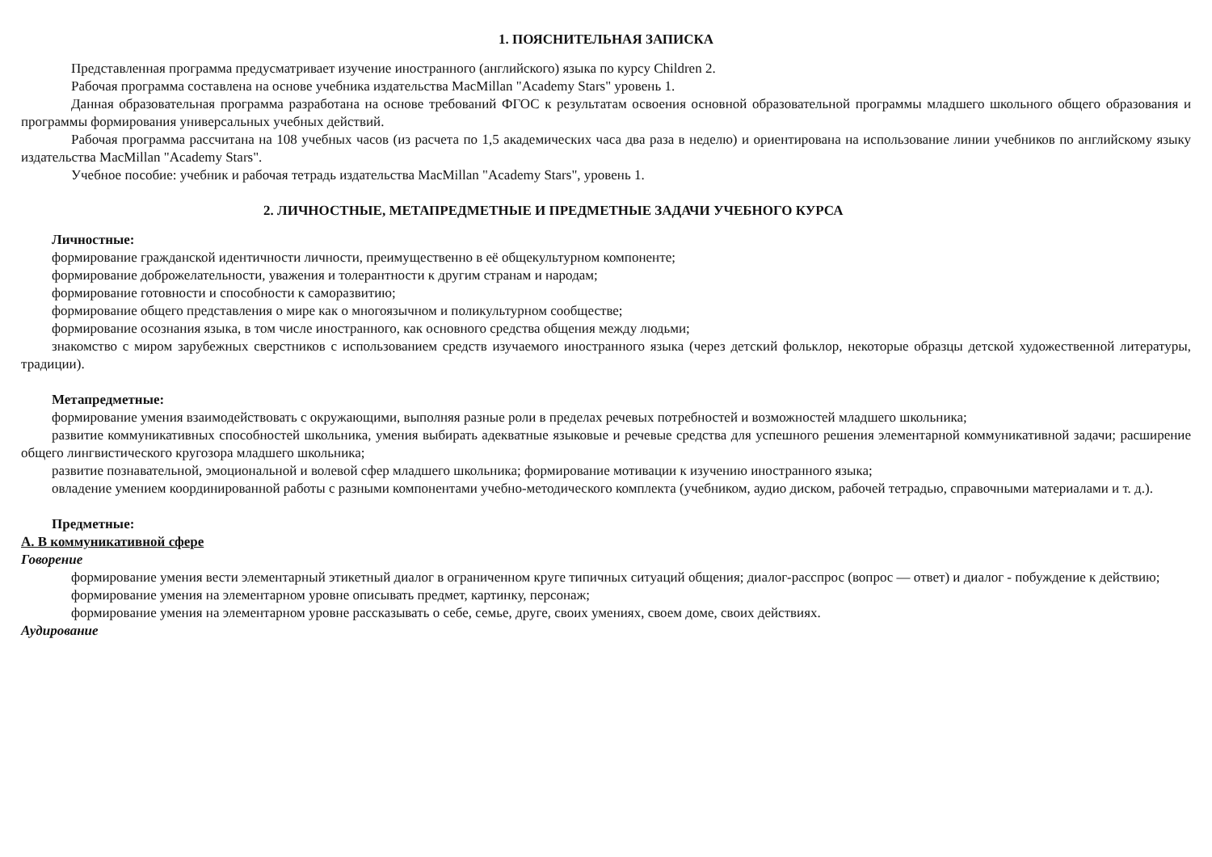1. ПОЯСНИТЕЛЬНАЯ ЗАПИСКА
Представленная программа предусматривает изучение иностранного (английского) языка по курсу Children 2.
Рабочая программа составлена на основе учебника издательства MacMillan "Academy Stars" уровень 1.
Данная образовательная программа разработана на основе требований ФГОС к результатам освоения основной образовательной программы младшего школьного общего образования и программы формирования универсальных учебных действий.
Рабочая программа рассчитана на 108 учебных часов (из расчета по 1,5 академических часа два раза в неделю) и ориентирована на использование линии учебников по английскому языку издательства MacMillan "Academy Stars".
Учебное пособие: учебник и рабочая тетрадь издательства MacMillan "Academy Stars", уровень 1.
2. ЛИЧНОСТНЫЕ, МЕТАПРЕДМЕТНЫЕ И ПРЕДМЕТНЫЕ ЗАДАЧИ УЧЕБНОГО КУРСА
Личностные:
формирование гражданской идентичности личности, преимущественно в её общекультурном компоненте;
формирование доброжелательности, уважения и толерантности к другим странам и народам;
формирование готовности и способности к саморазвитию;
формирование общего представления о мире как о многоязычном и поликультурном сообществе;
формирование осознания языка, в том числе иностранного, как основного средства общения между людьми;
знакомство с миром зарубежных сверстников с использованием средств изучаемого иностранного языка (через детский фольклор, некоторые образцы детской художественной литературы, традиции).
Метапредметные:
формирование умения взаимодействовать с окружающими, выполняя разные роли в пределах речевых потребностей и возможностей младшего школьника;
развитие коммуникативных способностей школьника, умения выбирать адекватные языковые и речевые средства для успешного решения элементарной коммуникативной задачи; расширение общего лингвистического кругозора младшего школьника;
развитие познавательной, эмоциональной и волевой сфер младшего школьника; формирование мотивации к изучению иностранного языка;
овладение умением координированной работы с разными компонентами учебно-методического комплекта (учебником, аудио диском, рабочей тетрадью, справочными материалами и т. д.).
Предметные:
А. В коммуникативной сфере
Говорение
формирование умения вести элементарный этикетный диалог в ограниченном круге типичных ситуаций общения; диалог-расспрос (вопрос — ответ) и диалог - побуждение к действию;
формирование умения на элементарном уровне описывать предмет, картинку, персонаж;
формирование умения на элементарном уровне рассказывать о себе, семье, друге, своих умениях, своем доме, своих действиях.
Аудирование